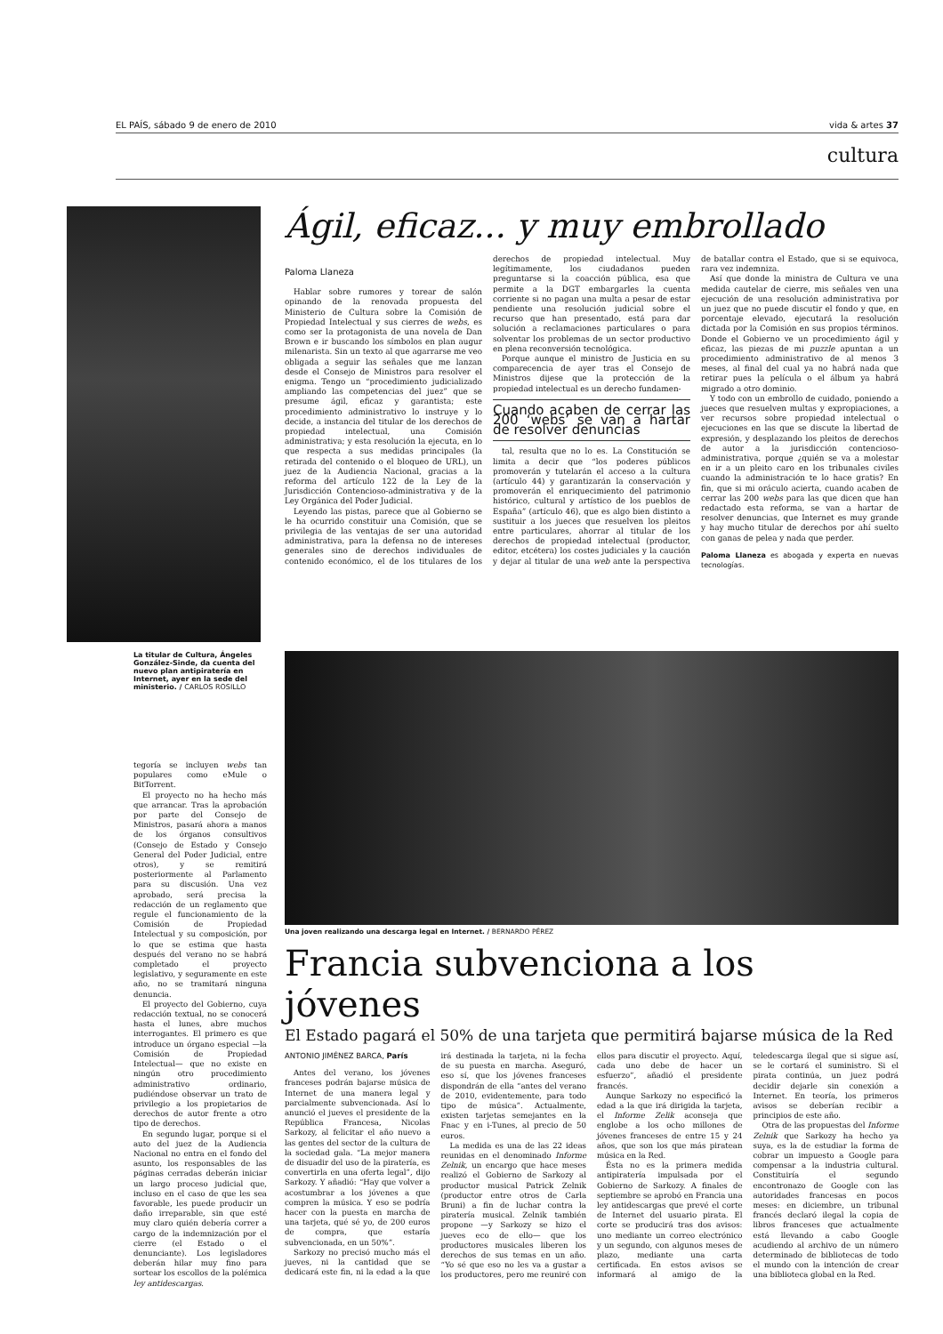EL PAÍS, sábado 9 de enero de 2010 vida & artes 37
cultura
Ágil, eficaz... y muy embrollado
Paloma Llaneza
Hablar sobre rumores y torear de salón opinando de la renovada propuesta del Ministerio de Cultura sobre la Comisión de Propiedad Intelectual y sus cierres de webs, es como ser la protagonista de una novela de Dan Brown e ir buscando los símbolos en plan augur milenarista. Sin un texto al que agarrarse me veo obligada a seguir las señales que me lanzan desde el Consejo de Ministros para resolver el enigma. Tengo un “procedimiento judicializado ampliando las competencias del juez” que se presume ágil, eficaz y garantista; este procedimiento administrativo lo instruye y lo decide, a instancia del titular de los derechos de propiedad intelectual, una Comisión administrativa; y esta resolución la ejecuta, en lo que respecta a sus medidas principales (la retirada del contenido o el bloqueo de URL), un juez de la Audiencia Nacional, gracias a la reforma del artículo 122 de la Ley de la Jurisdicción Contencioso-administrativa y de la Ley Orgánica del Poder Judicial.
Leyendo las pistas, parece que al Gobierno se le ha ocurrido constituir una Comisión, que se privilegia de las ventajas de ser una autoridad administrativa, para la defensa no de intereses generales sino de derechos individuales de contenido económico, el de los titulares de los derechos de propiedad intelectual. Muy legítimamente, los ciudadanos pueden preguntarse si la coacción pública, esa que permite a la DGT embargarles la cuenta corriente si no pagan una multa a pesar de estar pendiente una resolución judicial sobre el recurso que han presentado, está para dar solución a reclamaciones particulares o para solventar los problemas de un sector productivo en plena reconversión tecnológica.
Porque aunque el ministro de Justicia en su comparecencia de ayer tras el Consejo de Ministros dijese que la protección de la propiedad intelectual es un derecho fundamen-
Cuando acaben de cerrar las 200 ‘webs’ se van a hartar de resolver denuncias
tal, resulta que no lo es. La Constitución se limita a decir que “los poderes públicos promoverán y tutelarán el acceso a la cultura (artículo 44) y garantizarán la conservación y promoverán el enriquecimiento del patrimonio histórico, cultural y artístico de los pueblos de España” (artículo 46), que es algo bien distinto a sustituir a los jueces que resuelven los pleitos entre particulares, ahorrar al titular de los derechos de propiedad intelectual (productor, editor, etcétera) los costes judiciales y la caución y dejar al titular de una web ante la perspectiva de batallar contra el Estado, que si se equivoca, rara vez indemniza.
Así que donde la ministra de Cultura ve una medida cautelar de cierre, mis señales ven una ejecución de una resolución administrativa por un juez que no puede discutir el fondo y que, en porcentaje elevado, ejecutará la resolución dictada por la Comisión en sus propios términos. Donde el Gobierno ve un procedimiento ágil y eficaz, las piezas de mi puzzle apuntan a un procedimiento administrativo de al menos 3 meses, al final del cual ya no habrá nada que retirar pues la película o el álbum ya habrá migrado a otro dominio.
Y todo con un embrollo de cuidado, poniendo a jueces que resuelven multas y expropiaciones, a ver recursos sobre propiedad intelectual o ejecuciones en las que se discute la libertad de expresión, y desplazando los pleitos de derechos de autor a la jurisdicción contencioso-administrativa, porque ¿quién se va a molestar en ir a un pleito caro en los tribunales civiles cuando la administración te lo hace gratis? En fin, que si mi oráculo acierta, cuando acaben de cerrar las 200 webs para las que dicen que han redactado esta reforma, se van a hartar de resolver denuncias, que Internet es muy grande y hay mucho titular de derechos por ahí suelto con ganas de pelea y nada que perder.
Paloma Llaneza es abogada y experta en nuevas tecnologías.
La titular de Cultura, Ángeles González-Sinde, da cuenta del nuevo plan antipiratería en Internet, ayer en la sede del ministerio. / CARLOS ROSILLO
tegoría se incluyen webs tan populares como eMule o BitTorrent.
El proyecto no ha hecho más que arrancar. Tras la aprobación por parte del Consejo de Ministros, pasará ahora a manos de los órganos consultivos (Consejo de Estado y Consejo General del Poder Judicial, entre otros), y se remitirá posteriormente al Parlamento para su discusión. Una vez aprobado, será precisa la redacción de un reglamento que regule el funcionamiento de la Comisión de Propiedad Intelectual y su composición, por lo que se estima que hasta después del verano no se habrá completado el proyecto legislativo, y seguramente en este año, no se tramitará ninguna denuncia.
El proyecto del Gobierno, cuya redacción textual, no se conocerá hasta el lunes, abre muchos interrogantes. El primero es que introduce un órgano especial —la Comisión de Propiedad Intelectual— que no existe en ningún otro procedimiento administrativo ordinario, pudiéndose observar un trato de privilegio a los propietarios de derechos de autor frente a otro tipo de derechos.
En segundo lugar, porque si el auto del juez de la Audiencia Nacional no entra en el fondo del asunto, los responsables de las páginas cerradas deberán iniciar un largo proceso judicial que, incluso en el caso de que les sea favorable, les puede producir un daño irreparable, sin que esté muy claro quién debería correr a cargo de la indemnización por el cierre (el Estado o el denunciante). Los legisladores deberán hilar muy fino para sortear los escollos de la polémica ley antidescargas.
Una joven realizando una descarga legal en Internet. / BERNARDO PÉREZ
Francia subvenciona a los jóvenes
El Estado pagará el 50% de una tarjeta que permitirá bajarse música de la Red
ANTONIO JIMÉNEZ BARCA, París
Antes del verano, los jóvenes franceses podrán bajarse música de Internet de una manera legal y parcialmente subvencionada. Así lo anunció el jueves el presidente de la República Francesa, Nicolas Sarkozy, al felicitar el año nuevo a las gentes del sector de la cultura de la sociedad gala. “La mejor manera de disuadir del uso de la piratería, es convertirla en una oferta legal”, dijo Sarkozy. Y añadió: “Hay que volver a acostumbrar a los jóvenes a que compren la música. Y eso se podría hacer con la puesta en marcha de una tarjeta, qué sé yo, de 200 euros de compra, que estaría subvencionada, en un 50%”.
Sarkozy no precisó mucho más el jueves, ni la cantidad que se dedicará este fin, ni la edad a la que irá destinada la tarjeta, ni la fecha de su puesta en marcha. Aseguró, eso sí, que los jóvenes franceses dispondrán de ella “antes del verano de 2010, evidentemente, para todo tipo de música”. Actualmente, existen tarjetas semejantes en la Fnac y en i-Tunes, al precio de 50 euros.
La medida es una de las 22 ideas reunidas en el denominado Informe Zelnik, un encargo que hace meses realizó el Gobierno de Sarkozy al productor musical Patrick Zelnik (productor entre otros de Carla Bruni) a fin de luchar contra la piratería musical. Zelnik también propone —y Sarkozy se hizo el jueves eco de ello— que los productores musicales liberen los derechos de sus temas en un año. “Yo sé que eso no les va a gustar a los productores, pero me reuniré con ellos para discutir el proyecto. Aquí, cada uno debe de hacer un esfuerzo”, añadió el presidente francés.
Aunque Sarkozy no especificó la edad a la que irá dirigida la tarjeta, el Informe Zelik aconseja que englobe a los ocho millones de jóvenes franceses de entre 15 y 24 años, que son los que más piratean música en la Red.
Ésta no es la primera medida antipiratería impulsada por el Gobierno de Sarkozy. A finales de septiembre se aprobó en Francia una ley antidescargas que prevé el corte de Internet del usuario pirata. El corte se producirá tras dos avisos: uno mediante un correo electrónico y un segundo, con algunos meses de plazo, mediante una carta certificada. En estos avisos se informará al amigo de la teledescarga ilegal que si sigue así, se le cortará el suministro. Si el pirata continúa, un juez podrá decidir dejarle sin conexión a Internet. En teoría, los primeros avisos se deberían recibir a principios de este año.
Otra de las propuestas del Informe Zelnik que Sarkozy ha hecho ya suya, es la de estudiar la forma de cobrar un impuesto a Google para compensar a la industria cultural. Constituiría el segundo encontronazo de Google con las autoridades francesas en pocos meses: en diciembre, un tribunal francés declaró ilegal la copia de libros franceses que actualmente está llevando a cabo Google acudiendo al archivo de un número determinado de bibliotecas de todo el mundo con la intención de crear una biblioteca global en la Red.